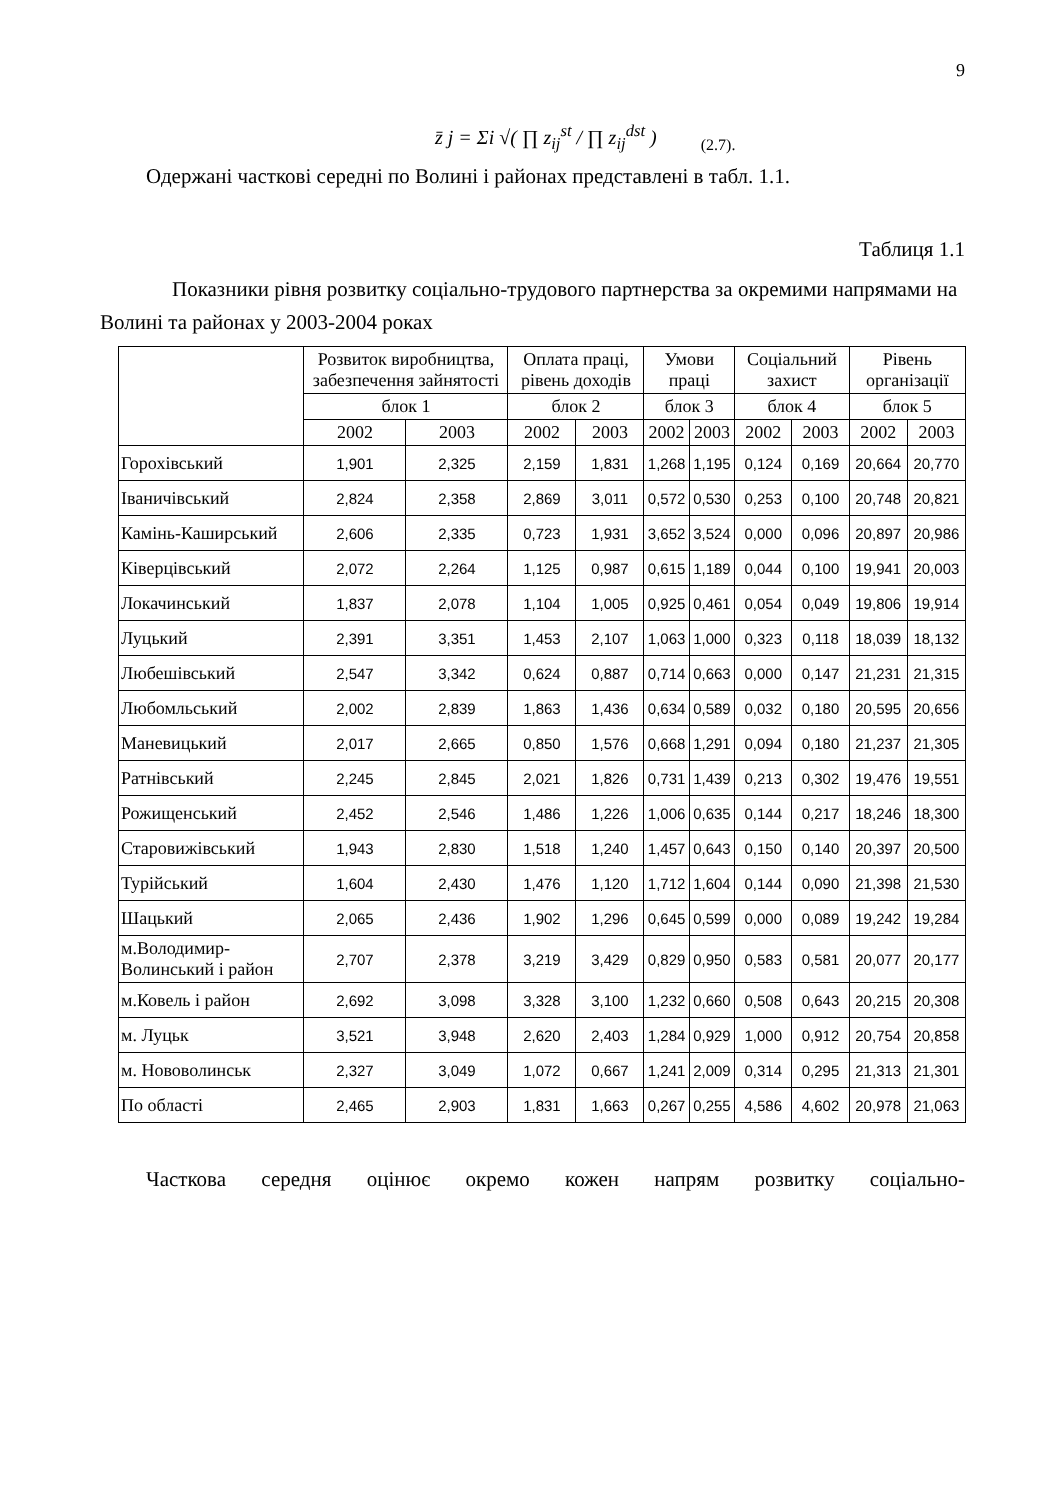9
z̄ j = Σi √( ∏ z<sub>ij</sub><sup>st</sup> / ∏ z<sub>ij</sub><sup>dst</sup> ) (2.7).
Одержані часткові середні по Волині і районах представлені в табл. 1.1.
Таблиця 1.1
Показники рівня розвитку соціально-трудового партнерства за окремими напрямами на Волині та районах у 2003-2004 роках
| | Розвиток виробництва, забезпечення зайнятості | | Оплата праці, рівень доходів | | Умови праці | | Соціальний захист | | Рівень організації | |
| --- | --- | --- | --- | --- | --- | --- | --- | --- | --- | --- |
| | блок 1 | | блок 2 | | блок 3 | | блок 4 | | блок 5 | |
| | 2002 | 2003 | 2002 | 2003 | 2002 | 2003 | 2002 | 2003 | 2002 | 2003 |
| Горохівський | 1,901 | 2,325 | 2,159 | 1,831 | 1,268 | 1,195 | 0,124 | 0,169 | 20,664 | 20,770 |
| Іваничівський | 2,824 | 2,358 | 2,869 | 3,011 | 0,572 | 0,530 | 0,253 | 0,100 | 20,748 | 20,821 |
| Камінь-Каширський | 2,606 | 2,335 | 0,723 | 1,931 | 3,652 | 3,524 | 0,000 | 0,096 | 20,897 | 20,986 |
| Ківерцівський | 2,072 | 2,264 | 1,125 | 0,987 | 0,615 | 1,189 | 0,044 | 0,100 | 19,941 | 20,003 |
| Локачинський | 1,837 | 2,078 | 1,104 | 1,005 | 0,925 | 0,461 | 0,054 | 0,049 | 19,806 | 19,914 |
| Луцький | 2,391 | 3,351 | 1,453 | 2,107 | 1,063 | 1,000 | 0,323 | 0,118 | 18,039 | 18,132 |
| Любешівський | 2,547 | 3,342 | 0,624 | 0,887 | 0,714 | 0,663 | 0,000 | 0,147 | 21,231 | 21,315 |
| Любомльський | 2,002 | 2,839 | 1,863 | 1,436 | 0,634 | 0,589 | 0,032 | 0,180 | 20,595 | 20,656 |
| Маневицький | 2,017 | 2,665 | 0,850 | 1,576 | 0,668 | 1,291 | 0,094 | 0,180 | 21,237 | 21,305 |
| Ратнівський | 2,245 | 2,845 | 2,021 | 1,826 | 0,731 | 1,439 | 0,213 | 0,302 | 19,476 | 19,551 |
| Рожищенський | 2,452 | 2,546 | 1,486 | 1,226 | 1,006 | 0,635 | 0,144 | 0,217 | 18,246 | 18,300 |
| Старовижівський | 1,943 | 2,830 | 1,518 | 1,240 | 1,457 | 0,643 | 0,150 | 0,140 | 20,397 | 20,500 |
| Турійський | 1,604 | 2,430 | 1,476 | 1,120 | 1,712 | 1,604 | 0,144 | 0,090 | 21,398 | 21,530 |
| Шацький | 2,065 | 2,436 | 1,902 | 1,296 | 0,645 | 0,599 | 0,000 | 0,089 | 19,242 | 19,284 |
| м.Володимир-Волинський і район | 2,707 | 2,378 | 3,219 | 3,429 | 0,829 | 0,950 | 0,583 | 0,581 | 20,077 | 20,177 |
| м.Ковель і район | 2,692 | 3,098 | 3,328 | 3,100 | 1,232 | 0,660 | 0,508 | 0,643 | 20,215 | 20,308 |
| м. Луцьк | 3,521 | 3,948 | 2,620 | 2,403 | 1,284 | 0,929 | 1,000 | 0,912 | 20,754 | 20,858 |
| м. Нововолинськ | 2,327 | 3,049 | 1,072 | 0,667 | 1,241 | 2,009 | 0,314 | 0,295 | 21,313 | 21,301 |
| По області | 2,465 | 2,903 | 1,831 | 1,663 | 0,267 | 0,255 | 4,586 | 4,602 | 20,978 | 21,063 |
Часткова середня оцінює окремо кожен напрям розвитку соціально-